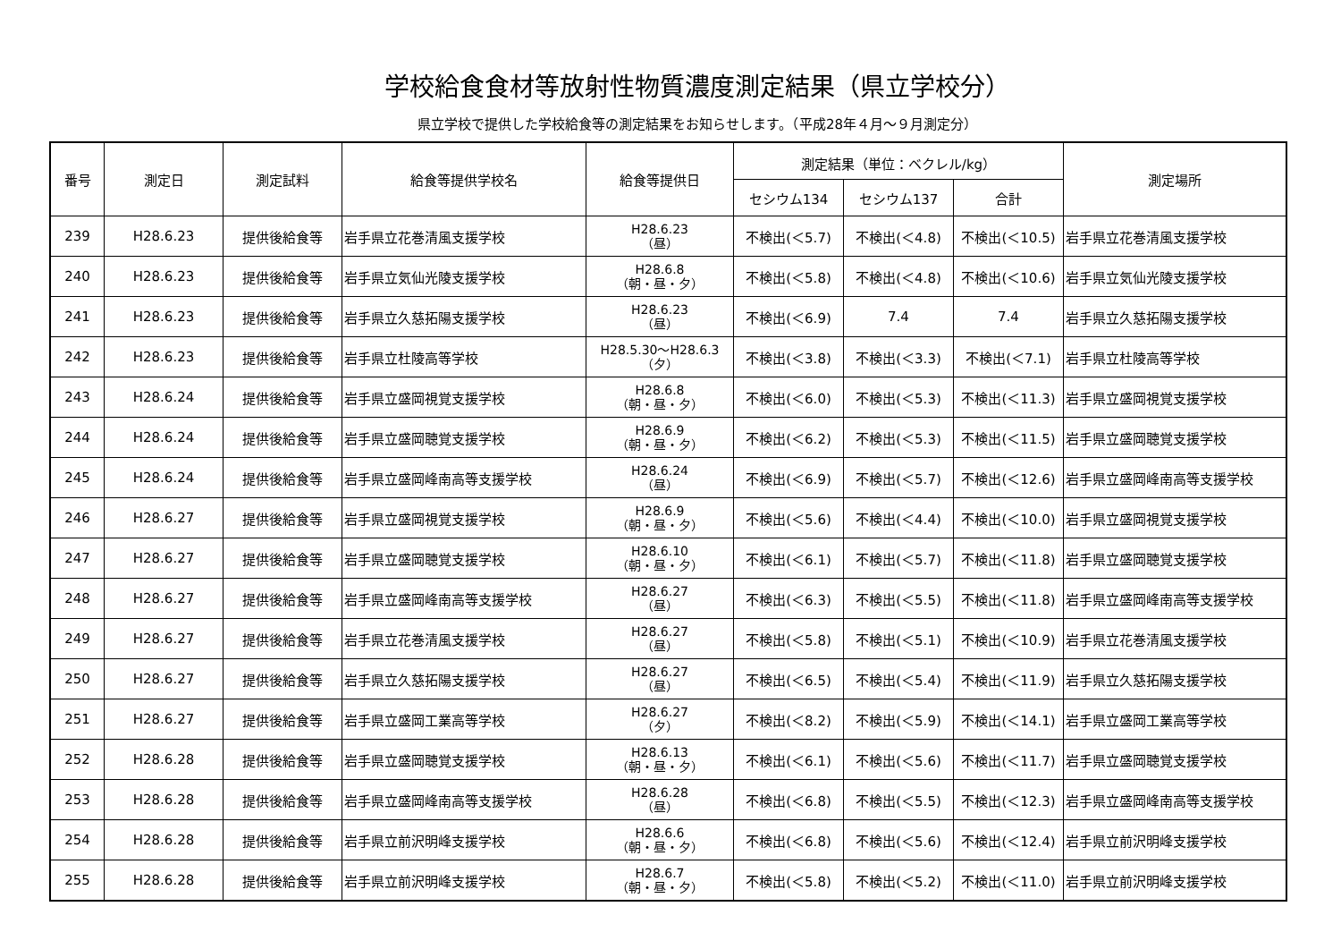学校給食食材等放射性物質濃度測定結果（県立学校分）
県立学校で提供した学校給食等の測定結果をお知らせします。（平成28年４月～９月測定分）
| 番号 | 測定日 | 測定試料 | 給食等提供学校名 | 給食等提供日 | 測定結果（単位：ベクレル/kg） | | | 測定場所 |
| --- | --- | --- | --- | --- | --- | --- | --- | --- |
| | | | | | セシウム134 | セシウム137 | 合計 | |
| 239 | H28.6.23 | 提供後給食等 | 岩手県立花巻清風支援学校 | H28.6.23 （昼） | 不検出(＜5.7) | 不検出(＜4.8) | 不検出(＜10.5) | 岩手県立花巻清風支援学校 |
| 240 | H28.6.23 | 提供後給食等 | 岩手県立気仙光陵支援学校 | H28.6.8 （朝・昼・夕） | 不検出(＜5.8) | 不検出(＜4.8) | 不検出(＜10.6) | 岩手県立気仙光陵支援学校 |
| 241 | H28.6.23 | 提供後給食等 | 岩手県立久慈拓陽支援学校 | H28.6.23 （昼） | 不検出(＜6.9) | 7.4 | 7.4 | 岩手県立久慈拓陽支援学校 |
| 242 | H28.6.23 | 提供後給食等 | 岩手県立杜陵高等学校 | H28.5.30～H28.6.3 （夕） | 不検出(＜3.8) | 不検出(＜3.3) | 不検出(＜7.1) | 岩手県立杜陵高等学校 |
| 243 | H28.6.24 | 提供後給食等 | 岩手県立盛岡視覚支援学校 | H28.6.8 （朝・昼・夕） | 不検出(＜6.0) | 不検出(＜5.3) | 不検出(＜11.3) | 岩手県立盛岡視覚支援学校 |
| 244 | H28.6.24 | 提供後給食等 | 岩手県立盛岡聴覚支援学校 | H28.6.9 （朝・昼・夕） | 不検出(＜6.2) | 不検出(＜5.3) | 不検出(＜11.5) | 岩手県立盛岡聴覚支援学校 |
| 245 | H28.6.24 | 提供後給食等 | 岩手県立盛岡峰南高等支援学校 | H28.6.24 （昼） | 不検出(＜6.9) | 不検出(＜5.7) | 不検出(＜12.6) | 岩手県立盛岡峰南高等支援学校 |
| 246 | H28.6.27 | 提供後給食等 | 岩手県立盛岡視覚支援学校 | H28.6.9 （朝・昼・夕） | 不検出(＜5.6) | 不検出(＜4.4) | 不検出(＜10.0) | 岩手県立盛岡視覚支援学校 |
| 247 | H28.6.27 | 提供後給食等 | 岩手県立盛岡聴覚支援学校 | H28.6.10 （朝・昼・夕） | 不検出(＜6.1) | 不検出(＜5.7) | 不検出(＜11.8) | 岩手県立盛岡聴覚支援学校 |
| 248 | H28.6.27 | 提供後給食等 | 岩手県立盛岡峰南高等支援学校 | H28.6.27 （昼） | 不検出(＜6.3) | 不検出(＜5.5) | 不検出(＜11.8) | 岩手県立盛岡峰南高等支援学校 |
| 249 | H28.6.27 | 提供後給食等 | 岩手県立花巻清風支援学校 | H28.6.27 （昼） | 不検出(＜5.8) | 不検出(＜5.1) | 不検出(＜10.9) | 岩手県立花巻清風支援学校 |
| 250 | H28.6.27 | 提供後給食等 | 岩手県立久慈拓陽支援学校 | H28.6.27 （昼） | 不検出(＜6.5) | 不検出(＜5.4) | 不検出(＜11.9) | 岩手県立久慈拓陽支援学校 |
| 251 | H28.6.27 | 提供後給食等 | 岩手県立盛岡工業高等学校 | H28.6.27 （夕） | 不検出(＜8.2) | 不検出(＜5.9) | 不検出(＜14.1) | 岩手県立盛岡工業高等学校 |
| 252 | H28.6.28 | 提供後給食等 | 岩手県立盛岡聴覚支援学校 | H28.6.13 （朝・昼・夕） | 不検出(＜6.1) | 不検出(＜5.6) | 不検出(＜11.7) | 岩手県立盛岡聴覚支援学校 |
| 253 | H28.6.28 | 提供後給食等 | 岩手県立盛岡峰南高等支援学校 | H28.6.28 （昼） | 不検出(＜6.8) | 不検出(＜5.5) | 不検出(＜12.3) | 岩手県立盛岡峰南高等支援学校 |
| 254 | H28.6.28 | 提供後給食等 | 岩手県立前沢明峰支援学校 | H28.6.6 （朝・昼・夕） | 不検出(＜6.8) | 不検出(＜5.6) | 不検出(＜12.4) | 岩手県立前沢明峰支援学校 |
| 255 | H28.6.28 | 提供後給食等 | 岩手県立前沢明峰支援学校 | H28.6.7 （朝・昼・夕） | 不検出(＜5.8) | 不検出(＜5.2) | 不検出(＜11.0) | 岩手県立前沢明峰支援学校 |